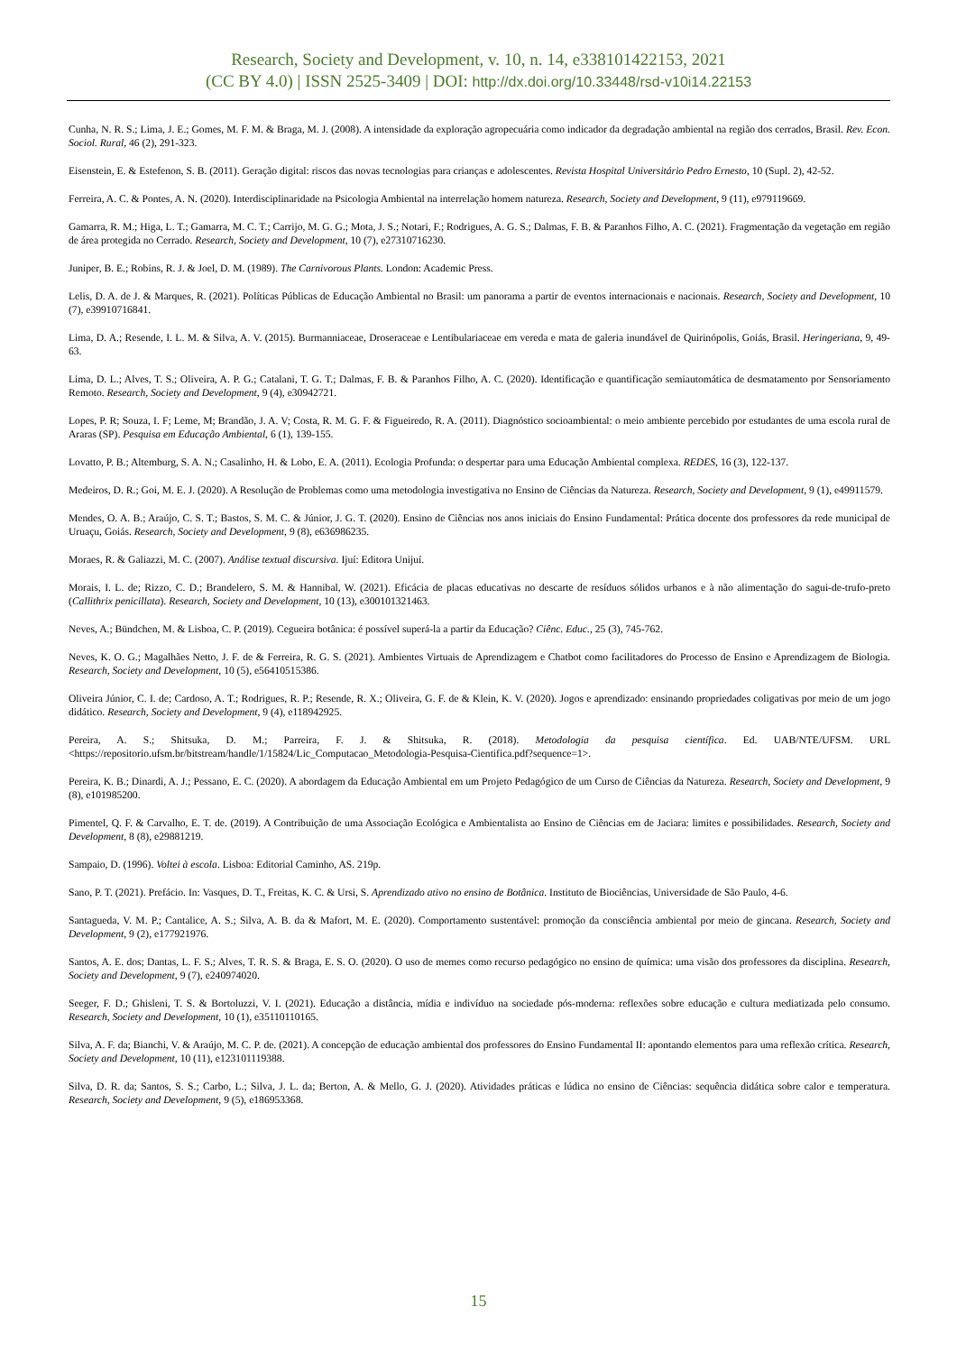Research, Society and Development, v. 10, n. 14, e338101422153, 2021
(CC BY 4.0) | ISSN 2525-3409 | DOI: http://dx.doi.org/10.33448/rsd-v10i14.22153
Cunha, N. R. S.; Lima, J. E.; Gomes, M. F. M. & Braga, M. J. (2008). A intensidade da exploração agropecuária como indicador da degradação ambiental na região dos cerrados, Brasil. Rev. Econ. Sociol. Rural, 46 (2), 291-323.
Eisenstein, E. & Estefenon, S. B. (2011). Geração digital: riscos das novas tecnologias para crianças e adolescentes. Revista Hospital Universitário Pedro Ernesto, 10 (Supl. 2), 42-52.
Ferreira, A. C. & Pontes, A. N. (2020). Interdisciplinaridade na Psicologia Ambiental na interrelação homem natureza. Research, Society and Development, 9 (11), e979119669.
Gamarra, R. M.; Higa, L. T.; Gamarra, M. C. T.; Carrijo, M. G. G.; Mota, J. S.; Notari, F.; Rodrigues, A. G. S.; Dalmas, F. B. & Paranhos Filho, A. C. (2021). Fragmentação da vegetação em região de área protegida no Cerrado. Research, Society and Development, 10 (7), e27310716230.
Juniper, B. E.; Robins, R. J. & Joel, D. M. (1989). The Carnivorous Plants. London: Academic Press.
Lelis, D. A. de J. & Marques, R. (2021). Políticas Públicas de Educação Ambiental no Brasil: um panorama a partir de eventos internacionais e nacionais. Research, Society and Development, 10 (7), e39910716841.
Lima, D. A.; Resende, I. L. M. & Silva, A. V. (2015). Burmanniaceae, Droseraceae e Lentibulariaceae em vereda e mata de galeria inundável de Quirinópolis, Goiás, Brasil. Heringeriana, 9, 49-63.
Lima, D. L.; Alves, T. S.; Oliveira, A. P. G.; Catalani, T. G. T.; Dalmas, F. B. & Paranhos Filho, A. C. (2020). Identificação e quantificação semiautomática de desmatamento por Sensoriamento Remoto. Research, Society and Development, 9 (4), e30942721.
Lopes, P. R; Souza, I. F; Leme, M; Brandão, J. A. V; Costa, R. M. G. F. & Figueiredo, R. A. (2011). Diagnóstico socioambiental: o meio ambiente percebido por estudantes de uma escola rural de Araras (SP). Pesquisa em Educação Ambiental, 6 (1), 139-155.
Lovatto, P. B.; Altemburg, S. A. N.; Casalinho, H. & Lobo, E. A. (2011). Ecologia Profunda: o despertar para uma Educação Ambiental complexa. REDES, 16 (3), 122-137.
Medeiros, D. R.; Goi, M. E. J. (2020). A Resolução de Problemas como uma metodologia investigativa no Ensino de Ciências da Natureza. Research, Society and Development, 9 (1), e49911579.
Mendes, O. A. B.; Araújo, C. S. T.; Bastos, S. M. C. & Júnior, J. G. T. (2020). Ensino de Ciências nos anos iniciais do Ensino Fundamental: Prática docente dos professores da rede municipal de Uruaçu, Goiás. Research, Society and Development, 9 (8), e636986235.
Moraes, R. & Galiazzi, M. C. (2007). Análise textual discursiva. Ijuí: Editora Unijuí.
Morais, I. L. de; Rizzo, C. D.; Brandelero, S. M. & Hannibal, W. (2021). Eficácia de placas educativas no descarte de resíduos sólidos urbanos e à não alimentação do sagui-de-trufo-preto (Callithrix penicillata). Research, Society and Development, 10 (13), e300101321463.
Neves, A.; Bündchen, M. & Lisboa, C. P. (2019). Cegueira botânica: é possível superá-la a partir da Educação? Ciênc. Educ., 25 (3), 745-762.
Neves, K. O. G.; Magalhães Netto, J. F. de & Ferreira, R. G. S. (2021). Ambientes Virtuais de Aprendizagem e Chatbot como facilitadores do Processo de Ensino e Aprendizagem de Biologia. Research, Society and Development, 10 (5), e56410515386.
Oliveira Júnior, C. I. de; Cardoso, A. T.; Rodrigues, R. P.; Resende, R. X.; Oliveira, G. F. de & Klein, K. V. (2020). Jogos e aprendizado: ensinando propriedades coligativas por meio de um jogo didático. Research, Society and Development, 9 (4), e118942925.
Pereira, A. S.; Shitsuka, D. M.; Parreira, F. J. & Shitsuka, R. (2018). Metodologia da pesquisa científica. Ed. UAB/NTE/UFSM. URL <https://repositorio.ufsm.br/bitstream/handle/1/15824/Lic_Computacao_Metodologia-Pesquisa-Cientifica.pdf?sequence=1>.
Pereira, K. B.; Dinardi, A. J.; Pessano, E. C. (2020). A abordagem da Educação Ambiental em um Projeto Pedagógico de um Curso de Ciências da Natureza. Research, Society and Development, 9 (8), e101985200.
Pimentel, Q. F. & Carvalho, E. T. de. (2019). A Contribuição de uma Associação Ecológica e Ambientalista ao Ensino de Ciências em de Jaciara: limites e possibilidades. Research, Society and Development, 8 (8), e29881219.
Sampaio, D. (1996). Voltei à escola. Lisboa: Editorial Caminho, AS. 219p.
Sano, P. T. (2021). Prefácio. In: Vasques, D. T., Freitas, K. C. & Ursi, S. Aprendizado ativo no ensino de Botânica. Instituto de Biociências, Universidade de São Paulo, 4-6.
Santagueda, V. M. P.; Cantalice, A. S.; Silva, A. B. da & Mafort, M. E. (2020). Comportamento sustentável: promoção da consciência ambiental por meio de gincana. Research, Society and Development, 9 (2), e177921976.
Santos, A. E. dos; Dantas, L. F. S.; Alves, T. R. S. & Braga, E. S. O. (2020). O uso de memes como recurso pedagógico no ensino de química: uma visão dos professores da disciplina. Research, Society and Development, 9 (7), e240974020.
Seeger, F. D.; Ghisleni, T. S. & Bortoluzzi, V. I. (2021). Educação a distância, mídia e indivíduo na sociedade pós-moderna: reflexões sobre educação e cultura mediatizada pelo consumo. Research, Society and Development, 10 (1), e35110110165.
Silva, A. F. da; Bianchi, V. & Araújo, M. C. P. de. (2021). A concepção de educação ambiental dos professores do Ensino Fundamental II: apontando elementos para uma reflexão crítica. Research, Society and Development, 10 (11), e123101119388.
Silva, D. R. da; Santos, S. S.; Carbo, L.; Silva, J. L. da; Berton, A. & Mello, G. J. (2020). Atividades práticas e lúdica no ensino de Ciências: sequência didática sobre calor e temperatura. Research, Society and Development, 9 (5), e186953368.
15